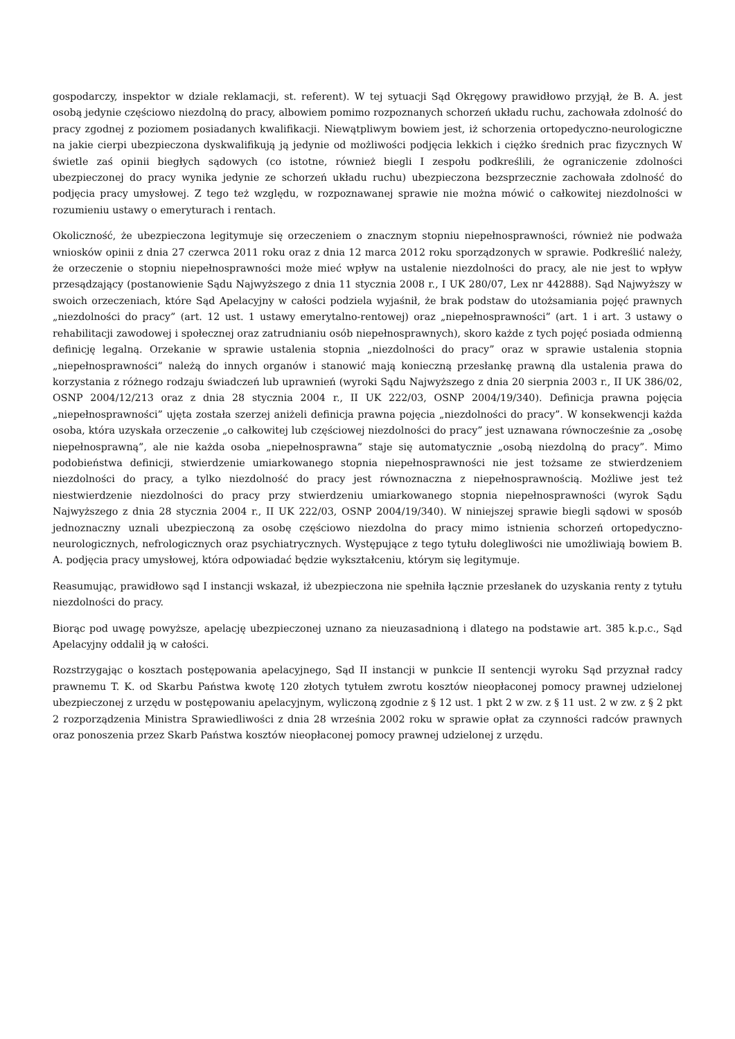gospodarczy, inspektor w dziale reklamacji, st. referent). W tej sytuacji Sąd Okręgowy prawidłowo przyjął, że B. A. jest osobą jedynie częściowo niezdolną do pracy, albowiem pomimo rozpoznanych schorzeń układu ruchu, zachowała zdolność do pracy zgodnej z poziomem posiadanych kwalifikacji. Niewątpliwym bowiem jest, iż schorzenia ortopedyczno-neurologiczne na jakie cierpi ubezpieczona dyskwalifikują ją jedynie od możliwości podjęcia lekkich i ciężko średnich prac fizycznych W świetle zaś opinii biegłych sądowych (co istotne, również biegli I zespołu podkreślili, że ograniczenie zdolności ubezpieczonej do pracy wynika jedynie ze schorzeń układu ruchu) ubezpieczona bezsprzecznie zachowała zdolność do podjęcia pracy umysłowej. Z tego też względu, w rozpoznawanej sprawie nie można mówić o całkowitej niezdolności w rozumieniu ustawy o emeryturach i rentach.
Okoliczność, że ubezpieczona legitymuje się orzeczeniem o znacznym stopniu niepełnosprawności, również nie podważa wniosków opinii z dnia 27 czerwca 2011 roku oraz z dnia 12 marca 2012 roku sporządzonych w sprawie. Podkreślić należy, że orzeczenie o stopniu niepełnosprawności może mieć wpływ na ustalenie niezdolności do pracy, ale nie jest to wpływ przesądzający (postanowienie Sądu Najwyższego z dnia 11 stycznia 2008 r., I UK 280/07, Lex nr 442888). Sąd Najwyższy w swoich orzeczeniach, które Sąd Apelacyjny w całości podziela wyjaśnił, że brak podstaw do utożsamiania pojęć prawnych „niezdolności do pracy” (art. 12 ust. 1 ustawy emerytalno-rentowej) oraz „niepełnosprawności” (art. 1 i art. 3 ustawy o rehabilitacji zawodowej i społecznej oraz zatrudnianiu osób niepełnosprawnych), skoro każde z tych pojęć posiada odmienną definicję legalną. Orzekanie w sprawie ustalenia stopnia „niezdolności do pracy” oraz w sprawie ustalenia stopnia „niepełnosprawności” należą do innych organów i stanowić mają konieczną przesłankę prawną dla ustalenia prawa do korzystania z różnego rodzaju świadczeń lub uprawnień (wyroki Sądu Najwyższego z dnia 20 sierpnia 2003 r., II UK 386/02, OSNP 2004/12/213 oraz z dnia 28 stycznia 2004 r., II UK 222/03, OSNP 2004/19/340). Definicja prawna pojęcia „niepełnosprawności” ujęta została szerzej aniżeli definicja prawna pojęcia „niezdolności do pracy”. W konsekwencji każda osoba, która uzyskała orzeczenie „o całkowitej lub częściowej niezdolności do pracy” jest uznawana równocześnie za „osobę niepełnosprawną”, ale nie każda osoba „niepełnosprawna” staje się automatycznie „osobą niezdolną do pracy”. Mimo podobieństwa definicji, stwierdzenie umiarkowanego stopnia niepełnosprawności nie jest tożsame ze stwierdzeniem niezdolności do pracy, a tylko niezdolność do pracy jest równoznaczna z niepełnosprawnością. Możliwe jest też niestwierdzenie niezdolności do pracy przy stwierdzeniu umiarkowanego stopnia niepełnosprawności (wyrok Sądu Najwyższego z dnia 28 stycznia 2004 r., II UK 222/03, OSNP 2004/19/340). W niniejszej sprawie biegli sądowi w sposób jednoznaczny uznali ubezpieczoną za osobę częściowo niezdolna do pracy mimo istnienia schorzeń ortopedyczno-neurologicznych, nefrologicznych oraz psychiatrycznych. Występujące z tego tytułu dolegliwości nie umożliwiają bowiem B. A. podjęcia pracy umysłowej, która odpowiadać będzie wykształceniu, którym się legitymuje.
Reasumując, prawidłowo sąd I instancji wskazał, iż ubezpieczona nie spełniła łącznie przesłanek do uzyskania renty z tytułu niezdolności do pracy.
Biorąc pod uwagę powyższe, apelację ubezpieczonej uznano za nieuzasadnioną i dlatego na podstawie art. 385 k.p.c., Sąd Apelacyjny oddalił ją w całości.
Rozstrzygając o kosztach postępowania apelacyjnego, Sąd II instancji w punkcie II sentencji wyroku Sąd przyznał radcy prawnemu T. K. od Skarbu Państwa kwotę 120 złotych tytułem zwrotu kosztów nieopłaconej pomocy prawnej udzielonej ubezpieczonej z urzędu w postępowaniu apelacyjnym, wyliczoną zgodnie z § 12 ust. 1 pkt 2 w zw. z § 11 ust. 2 w zw. z § 2 pkt 2 rozporządzenia Ministra Sprawiedliwości z dnia 28 września 2002 roku w sprawie opłat za czynności radców prawnych oraz ponoszenia przez Skarb Państwa kosztów nieopłaconej pomocy prawnej udzielonej z urzędu.